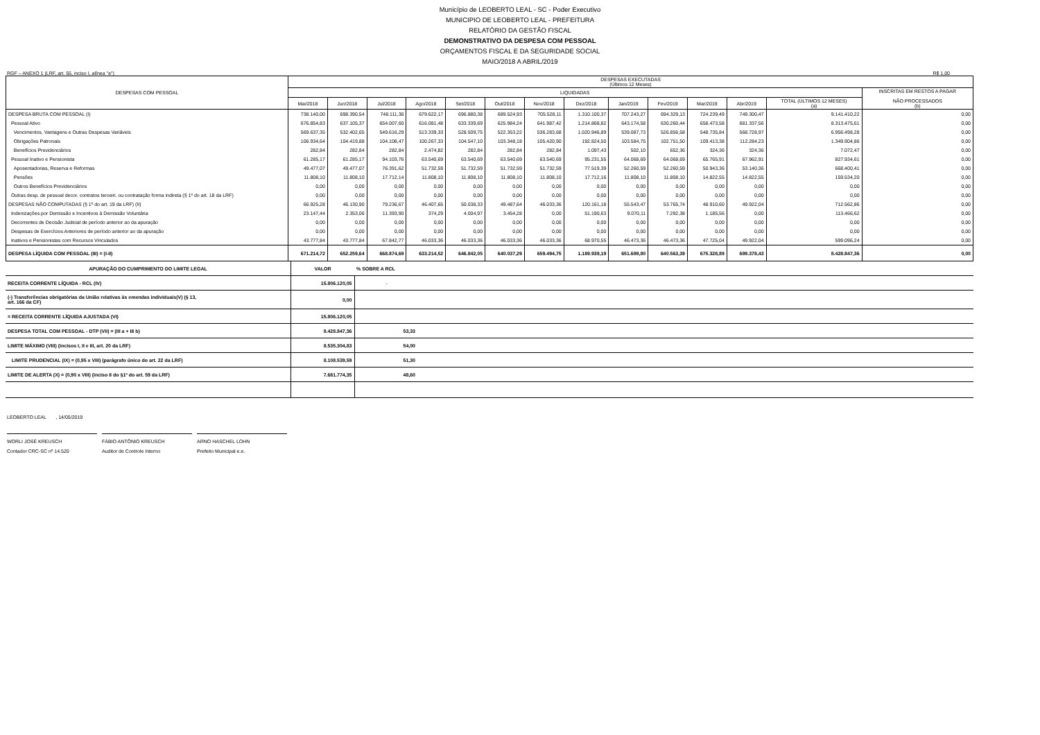Município de LEOBERTO LEAL - SC - Poder Executivo
MUNICIPIO DE LEOBERTO LEAL - PREFEITURA
RELATÓRIO DA GESTÃO FISCAL
DEMONSTRATIVO DA DESPESA COM PESSOAL
ORÇAMENTOS FISCAL E DA SEGURIDADE SOCIAL
MAIO/2018 A ABRIL/2019
RGF – ANEXO 1 (LRF, art. 55, inciso I, alínea "a") R$ 1,00
| DESPESAS COM PESSOAL | DESPESAS EXECUTADAS (Últimos 12 Meses) | | | | | | | | | | | | | |
| --- | --- | --- | --- | --- | --- | --- | --- | --- | --- | --- | --- | --- | --- | --- |
| | LIQUIDADAS | | | | | | | | | | | | | INSCRITAS EM RESTOS A PAGAR NÃO PROCESSADOS (b) |
| | Mai/2018 | Jun/2018 | Jul/2018 | Ago/2018 | Set/2018 | Out/2018 | Nov/2018 | Dez/2018 | Jan/2019 | Fev/2019 | Mar/2019 | Abr/2019 | TOTAL (ÚLTIMOS 12 MESES) (a) | |
| DESPESA BRUTA COM PESSOAL (I) | 738.140,00 | 698.390,54 | 748.111,36 | 679.622,17 | 696.880,38 | 689.524,93 | 705.528,11 | 1.310.100,37 | 707.243,27 | 694.329,13 | 724.239,49 | 749.300,47 | 9.141.410,22 | 0,00 |
| Pessoal Ativo | 676.854,83 | 637.105,37 | 654.007,60 | 616.081,48 | 633.339,69 | 625.984,24 | 641.987,42 | 1.214.868,82 | 643.174,58 | 630.260,44 | 658.473,58 | 681.337,56 | 8.313.475,61 | 0,00 |
| Vencimentos, Vantagens e Outras Despesas Variáveis | 569.637,35 | 532.402,65 | 549.616,29 | 513.339,33 | 528.509,75 | 522.353,22 | 536.283,68 | 1.020.946,89 | 539.087,73 | 526.856,58 | 548.735,84 | 568.728,97 | 6.956.498,28 | 0,00 |
| Obrigações Patronais | 106.934,64 | 104.419,88 | 104.108,47 | 100.267,33 | 104.547,10 | 103.348,18 | 105.420,90 | 192.824,50 | 103.584,75 | 102.751,50 | 109.413,38 | 112.284,23 | 1.349.904,86 | 0,00 |
| Benefícios Previdenciários | 282,84 | 282,84 | 282,84 | 2.474,82 | 282,84 | 282,84 | 282,84 | 1.097,43 | 502,10 | 652,36 | 324,36 | 324,36 | 7.072,47 | 0,00 |
| Pessoal Inativo e Pensionista | 61.285,17 | 61.285,17 | 94.103,76 | 63.540,69 | 63.540,69 | 63.540,69 | 63.540,69 | 95.231,55 | 64.068,69 | 64.068,69 | 65.765,91 | 67.962,91 | 827.934,61 | 0,00 |
| Aposentadorias, Reserva e Reformas | 49.477,07 | 49.477,07 | 76.391,62 | 51.732,59 | 51.732,59 | 51.732,59 | 51.732,59 | 77.519,39 | 52.260,59 | 52.260,59 | 50.943,36 | 53.140,36 | 668.400,41 | 0,00 |
| Pensões | 11.808,10 | 11.808,10 | 17.712,14 | 11.808,10 | 11.808,10 | 11.808,10 | 11.808,10 | 17.712,16 | 11.808,10 | 11.808,10 | 14.822,55 | 14.822,55 | 159.534,20 | 0,00 |
| Outros Benefícios Previdenciários | 0,00 | 0,00 | 0,00 | 0,00 | 0,00 | 0,00 | 0,00 | 0,00 | 0,00 | 0,00 | 0,00 | 0,00 | 0,00 | 0,00 |
| Outras desp. de pessoal decor. contratos terceiri. ou contratação forma indireta (§ 1º do art. 18 da LRF) | 0,00 | 0,00 | 0,00 | 0,00 | 0,00 | 0,00 | 0,00 | 0,00 | 0,00 | 0,00 | 0,00 | 0,00 | 0,00 | 0,00 |
| DESPESAS NÃO COMPUTADAS (§ 1º do art. 19 da LRF) (II) | 66.925,28 | 46.130,90 | 79.236,67 | 46.407,65 | 50.038,33 | 49.487,64 | 46.033,36 | 120.161,18 | 55.543,47 | 53.765,74 | 48.910,60 | 49.922,04 | 712.562,86 | 0,00 |
| Indenizações por Demissão e Incentivos à Demissão Voluntária | 23.147,44 | 2.353,06 | 11.393,90 | 374,29 | 4.004,97 | 3.454,28 | 0,00 | 51.190,63 | 9.070,11 | 7.292,38 | 1.185,56 | 0,00 | 113.466,62 | 0,00 |
| Decorrentes de Decisão Judicial de período anterior ao da apuração | 0,00 | 0,00 | 0,00 | 0,00 | 0,00 | 0,00 | 0,00 | 0,00 | 0,00 | 0,00 | 0,00 | 0,00 | 0,00 | 0,00 |
| Despesas de Exercícios Anteriores de período anterior ao da apuração | 0,00 | 0,00 | 0,00 | 0,00 | 0,00 | 0,00 | 0,00 | 0,00 | 0,00 | 0,00 | 0,00 | 0,00 | 0,00 | 0,00 |
| Inativos e Pensionistas com Recursos Vinculados | 43.777,84 | 43.777,84 | 67.842,77 | 46.033,36 | 46.033,36 | 46.033,36 | 46.033,36 | 68.970,55 | 46.473,36 | 46.473,36 | 47.725,04 | 49.922,04 | 599.096,24 | 0,00 |
| DESPESA LÍQUIDA COM PESSOAL (III) = (I-II) | 671.214,72 | 652.259,64 | 668.874,69 | 633.214,52 | 646.842,05 | 640.037,29 | 659.494,75 | 1.189.939,19 | 651.699,80 | 640.563,39 | 675.328,89 | 699.378,43 | 8.428.847,36 | 0,00 |
| APURAÇÃO DO CUMPRIMENTO DO LIMITE LEGAL | VALOR | % SOBRE A RCL |
| RECEITA CORRENTE LÍQUIDA - RCL (IV) | 15.806.120,05 | - |
| (-) Transferências obrigatórias da União relativas às emendas individuais(V) (§ 13, art. 166 da CF) | 0,00 | |
| = RECEITA CORRENTE LÍQUIDA AJUSTADA (VI) | 15.806.120,05 | |
| DESPESA TOTAL COM PESSOAL - DTP (VII) = (III a + III b) | 8.428.847,36 | 53,33 |
| LIMITE MÁXIMO (VIII) (incisos I, II e III, art. 20 da LRF) | 8.535.304,83 | 54,00 |
| LIMITE PRUDENCIAL (IX) = (0,95 x VIII) (parágrafo único do art. 22 da LRF) | 8.108.539,59 | 51,30 |
| LIMITE DE ALERTA (X) = (0,90 x VIII) (inciso II do §1º do art. 59 da LRF) | 7.681.774,35 | 48,60 |
LEOBERTO LEAL , 14/05/2019
WORLI JOSÉ KREUSCH
Contador CRC-SC nº 14.520
FÁBIO ANTÔNIO KREUSCH
Auditor de Controle Interno
ARNO HASCHEL LOHN
Prefeito Municipal e.e.